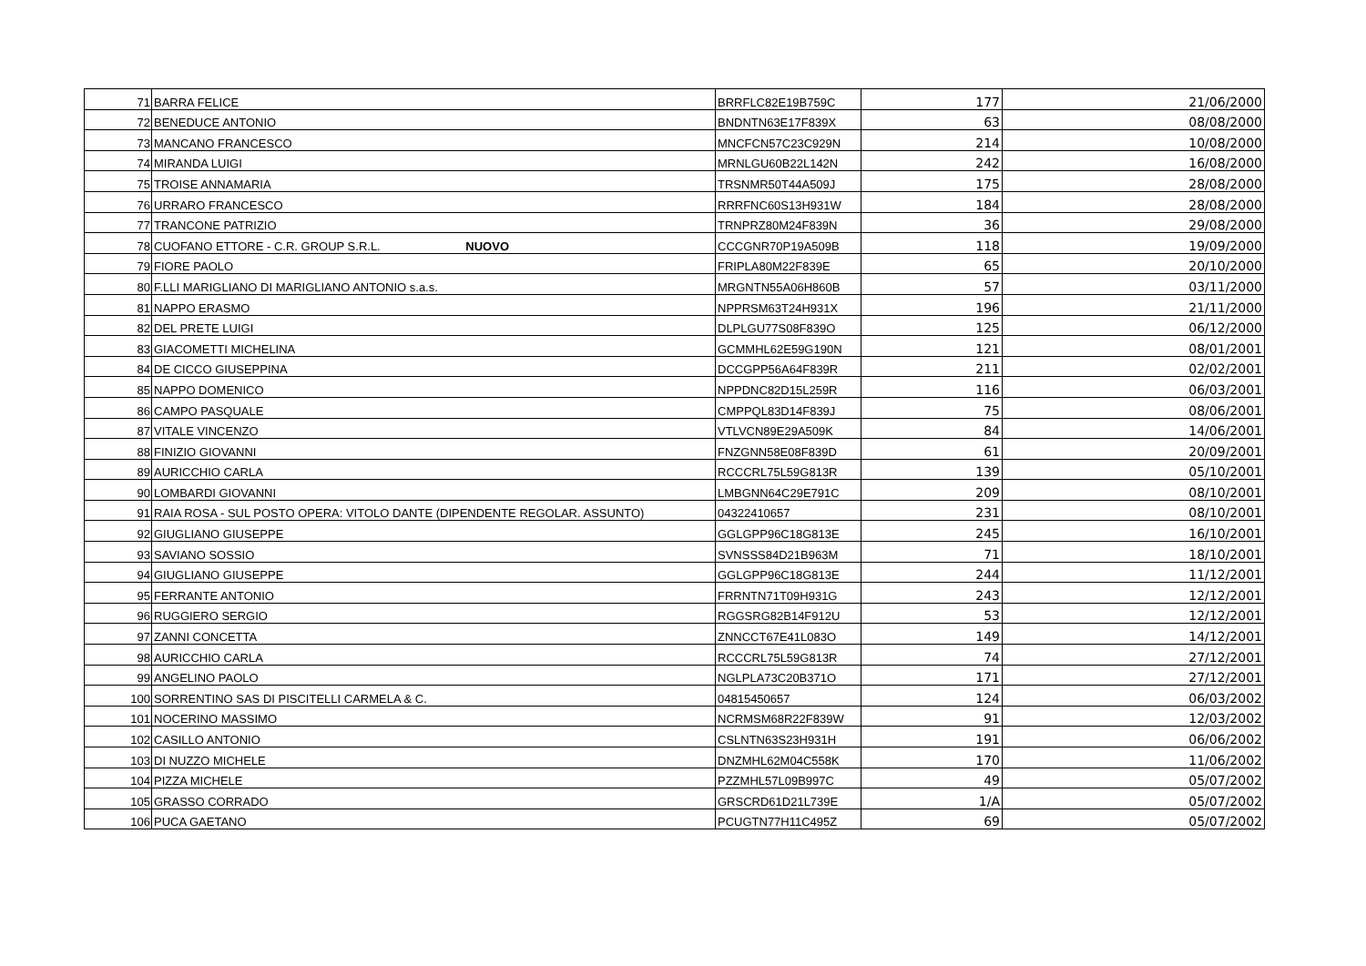| 71 | BARRA FELICE | BRRFLC82E19B759C | 177 | 21/06/2000 |
| 72 | BENEDUCE ANTONIO | BNDNTN63E17F839X | 63 | 08/08/2000 |
| 73 | MANCANO FRANCESCO | MNCFCN57C23C929N | 214 | 10/08/2000 |
| 74 | MIRANDA LUIGI | MRNLGU60B22L142N | 242 | 16/08/2000 |
| 75 | TROISE ANNAMARIA | TRSNMR50T44A509J | 175 | 28/08/2000 |
| 76 | URRARO FRANCESCO | RRRFNC60S13H931W | 184 | 28/08/2000 |
| 77 | TRANCONE PATRIZIO | TRNPRZ80M24F839N | 36 | 29/08/2000 |
| 78 | CUOFANO ETTORE - C.R. GROUP S.R.L. NUOVO | CCCGNR70P19A509B | 118 | 19/09/2000 |
| 79 | FIORE PAOLO | FRIPLA80M22F839E | 65 | 20/10/2000 |
| 80 | F.LLI MARIGLIANO DI MARIGLIANO ANTONIO s.a.s. | MRGNTN55A06H860B | 57 | 03/11/2000 |
| 81 | NAPPO ERASMO | NPPRSM63T24H931X | 196 | 21/11/2000 |
| 82 | DEL PRETE LUIGI | DLPLGU77S08F839O | 125 | 06/12/2000 |
| 83 | GIACOMETTI MICHELINA | GCMMHL62E59G190N | 121 | 08/01/2001 |
| 84 | DE CICCO GIUSEPPINA | DCCGPP56A64F839R | 211 | 02/02/2001 |
| 85 | NAPPO DOMENICO | NPPDNC82D15L259R | 116 | 06/03/2001 |
| 86 | CAMPO PASQUALE | CMPPQL83D14F839J | 75 | 08/06/2001 |
| 87 | VITALE VINCENZO | VTLVCN89E29A509K | 84 | 14/06/2001 |
| 88 | FINIZIO GIOVANNI | FNZGNN58E08F839D | 61 | 20/09/2001 |
| 89 | AURICCHIO CARLA | RCCCRL75L59G813R | 139 | 05/10/2001 |
| 90 | LOMBARDI GIOVANNI | LMBGNN64C29E791C | 209 | 08/10/2001 |
| 91 | RAIA ROSA - SUL POSTO OPERA: VITOLO DANTE (DIPENDENTE REGOLAR. ASSUNTO) | 04322410657 | 231 | 08/10/2001 |
| 92 | GIUGLIANO GIUSEPPE | GGLGPP96C18G813E | 245 | 16/10/2001 |
| 93 | SAVIANO SOSSIO | SVNSSS84D21B963M | 71 | 18/10/2001 |
| 94 | GIUGLIANO GIUSEPPE | GGLGPP96C18G813E | 244 | 11/12/2001 |
| 95 | FERRANTE ANTONIO | FRRNTN71T09H931G | 243 | 12/12/2001 |
| 96 | RUGGIERO SERGIO | RGGSRG82B14F912U | 53 | 12/12/2001 |
| 97 | ZANNI CONCETTA | ZNNCCT67E41L083O | 149 | 14/12/2001 |
| 98 | AURICCHIO CARLA | RCCCRL75L59G813R | 74 | 27/12/2001 |
| 99 | ANGELINO PAOLO | NGLPLA73C20B371O | 171 | 27/12/2001 |
| 100 | SORRENTINO SAS DI PISCITELLI CARMELA & C. | 04815450657 | 124 | 06/03/2002 |
| 101 | NOCERINO MASSIMO | NCRMSM68R22F839W | 91 | 12/03/2002 |
| 102 | CASILLO ANTONIO | CSLNTN63S23H931H | 191 | 06/06/2002 |
| 103 | DI NUZZO MICHELE | DNZMHL62M04C558K | 170 | 11/06/2002 |
| 104 | PIZZA MICHELE | PZZMHL57L09B997C | 49 | 05/07/2002 |
| 105 | GRASSO CORRADO | GRSCRD61D21L739E | 1/A | 05/07/2002 |
| 106 | PUCA GAETANO | PCUGTN77H11C495Z | 69 | 05/07/2002 |